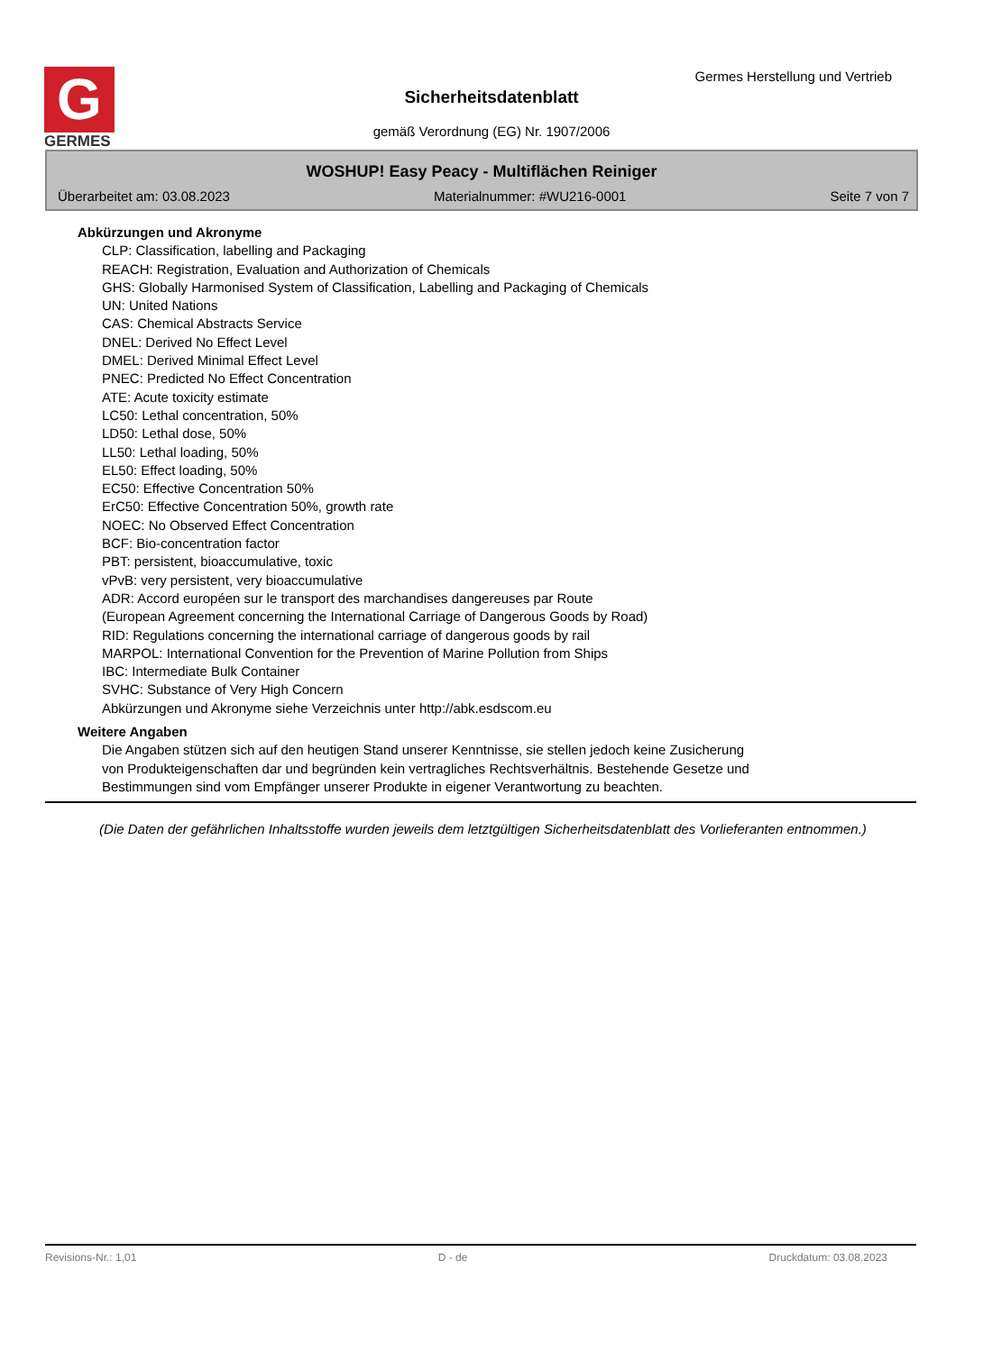G
GERMES
Germes Herstellung und Vertrieb
Sicherheitsdatenblatt
gemäß Verordnung (EG) Nr. 1907/2006
WOSHUP! Easy Peacy - Multiflächen Reiniger
Überarbeitet am: 03.08.2023 Materialnummer: #WU216-0001 Seite 7 von 7
Abkürzungen und Akronyme
CLP: Classification, labelling and Packaging
REACH: Registration, Evaluation and Authorization of Chemicals
GHS: Globally Harmonised System of Classification, Labelling and Packaging of Chemicals
UN: United Nations
CAS: Chemical Abstracts Service
DNEL: Derived No Effect Level
DMEL: Derived Minimal Effect Level
PNEC: Predicted No Effect Concentration
ATE: Acute toxicity estimate
LC50: Lethal concentration, 50%
LD50: Lethal dose, 50%
LL50: Lethal loading, 50%
EL50: Effect loading, 50%
EC50: Effective Concentration 50%
ErC50: Effective Concentration 50%, growth rate
NOEC: No Observed Effect Concentration
BCF: Bio-concentration factor
PBT: persistent, bioaccumulative, toxic
vPvB: very persistent, very bioaccumulative
ADR: Accord européen sur le transport des marchandises dangereuses par Route
(European Agreement concerning the International Carriage of Dangerous Goods by Road)
RID: Regulations concerning the international carriage of dangerous goods by rail
MARPOL: International Convention for the Prevention of Marine Pollution from Ships
IBC: Intermediate Bulk Container
SVHC: Substance of Very High Concern
Abkürzungen und Akronyme siehe Verzeichnis unter http://abk.esdscom.eu
Weitere Angaben
Die Angaben stützen sich auf den heutigen Stand unserer Kenntnisse, sie stellen jedoch keine Zusicherung
von Produkteigenschaften dar und begründen kein vertragliches Rechtsverhältnis. Bestehende Gesetze und
Bestimmungen sind vom Empfänger unserer Produkte in eigener Verantwortung zu beachten.
(Die Daten der gefährlichen Inhaltsstoffe wurden jeweils dem letztgültigen Sicherheitsdatenblatt des Vorlieferanten entnommen.)
Revisions-Nr.: 1,01 D - de Druckdatum: 03.08.2023